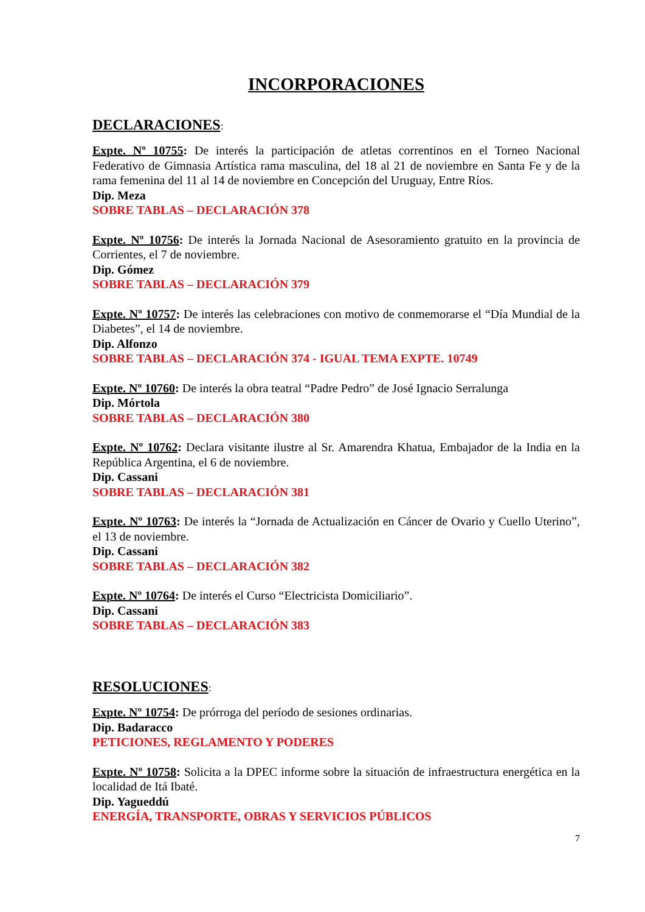INCORPORACIONES
DECLARACIONES:
Expte. Nº 10755: De interés la participación de atletas correntinos en el Torneo Nacional Federativo de Gimnasia Artística rama masculina, del 18 al 21 de noviembre en Santa Fe y de la rama femenina del 11 al 14 de noviembre en Concepción del Uruguay, Entre Ríos.
Dip. Meza
SOBRE TABLAS – DECLARACIÓN 378
Expte. Nº 10756: De interés la Jornada Nacional de Asesoramiento gratuito en la provincia de Corrientes, el 7 de noviembre.
Dip. Gómez
SOBRE TABLAS – DECLARACIÓN 379
Expte. Nº 10757: De interés las celebraciones con motivo de conmemorarse el “Día Mundial de la Diabetes”, el 14 de noviembre.
Dip. Alfonzo
SOBRE TABLAS – DECLARACIÓN 374 - IGUAL TEMA EXPTE. 10749
Expte. Nº 10760: De interés la obra teatral “Padre Pedro” de José Ignacio Serralunga
Dip. Mórtola
SOBRE TABLAS – DECLARACIÓN 380
Expte. Nº 10762: Declara visitante ilustre al Sr. Amarendra Khatua, Embajador de la India en la República Argentina, el 6 de noviembre.
Dip. Cassani
SOBRE TABLAS – DECLARACIÓN 381
Expte. Nº 10763: De interés la “Jornada de Actualización en Cáncer de Ovario y Cuello Uterino”, el 13 de noviembre.
Dip. Cassani
SOBRE TABLAS – DECLARACIÓN 382
Expte. Nº 10764: De interés el Curso “Electricista Domiciliario”.
Dip. Cassani
SOBRE TABLAS – DECLARACIÓN 383
RESOLUCIONES:
Expte. Nº 10754: De prórroga del período de sesiones ordinarias.
Dip. Badaracco
PETICIONES, REGLAMENTO Y PODERES
Expte. Nº 10758: Solicita a la DPEC informe sobre la situación de infraestructura energética en la localidad de Itá Ibaté.
Dip. Yagueddú
ENERGÍA, TRANSPORTE, OBRAS Y SERVICIOS PÚBLICOS
7